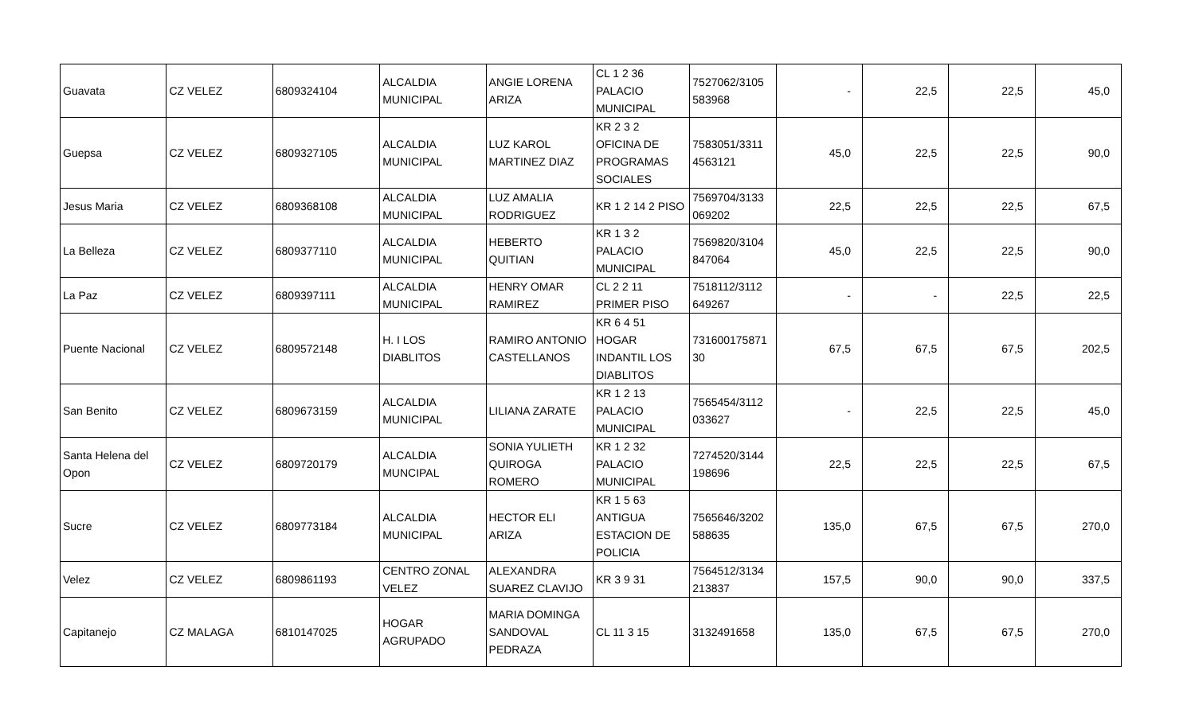| Guavata | CZ VELEZ | 6809324104 | ALCALDIA MUNICIPAL | ANGIE LORENA ARIZA | CL 1 2 36 PALACIO MUNICIPAL | 7527062/3105 583968 | - | 22,5 | 22,5 | 45,0 |
| Guepsa | CZ VELEZ | 6809327105 | ALCALDIA MUNICIPAL | LUZ KAROL MARTINEZ DIAZ | KR 2 3 2 OFICINA DE PROGRAMAS SOCIALES | 7583051/3311 4563121 | 45,0 | 22,5 | 22,5 | 90,0 |
| Jesus Maria | CZ VELEZ | 6809368108 | ALCALDIA MUNICIPAL | LUZ AMALIA RODRIGUEZ | KR 1 2 14 2 PISO | 7569704/3133 069202 | 22,5 | 22,5 | 22,5 | 67,5 |
| La Belleza | CZ VELEZ | 6809377110 | ALCALDIA MUNICIPAL | HEBERTO QUITIAN | KR 1 3 2 PALACIO MUNICIPAL | 7569820/3104 847064 | 45,0 | 22,5 | 22,5 | 90,0 |
| La Paz | CZ VELEZ | 6809397111 | ALCALDIA MUNICIPAL | HENRY OMAR RAMIREZ | CL 2 2 11 PRIMER PISO | 7518112/3112 649267 | - | - | 22,5 | 22,5 |
| Puente Nacional | CZ VELEZ | 6809572148 | H. I LOS DIABLITOS | RAMIRO ANTONIO CASTELLANOS | KR 6 4 51 HOGAR INDANTIL LOS DIABLITOS | 731600175871 30 | 67,5 | 67,5 | 67,5 | 202,5 |
| San Benito | CZ VELEZ | 6809673159 | ALCALDIA MUNICIPAL | LILIANA ZARATE | KR 1 2 13 PALACIO MUNICIPAL | 7565454/3112 033627 | - | 22,5 | 22,5 | 45,0 |
| Santa Helena del Opon | CZ VELEZ | 6809720179 | ALCALDIA MUNCIPAL | SONIA YULIETH QUIROGA ROMERO | KR 1 2 32 PALACIO MUNICIPAL | 7274520/3144 198696 | 22,5 | 22,5 | 22,5 | 67,5 |
| Sucre | CZ VELEZ | 6809773184 | ALCALDIA MUNICIPAL | HECTOR ELI ARIZA | KR 1 5 63 ANTIGUA ESTACION DE POLICIA | 7565646/3202 588635 | 135,0 | 67,5 | 67,5 | 270,0 |
| Velez | CZ VELEZ | 6809861193 | CENTRO ZONAL VELEZ | ALEXANDRA SUAREZ CLAVIJO | KR 3 9 31 | 7564512/3134 213837 | 157,5 | 90,0 | 90,0 | 337,5 |
| Capitanejo | CZ MALAGA | 6810147025 | HOGAR AGRUPADO | MARIA DOMINGA SANDOVAL PEDRAZA | CL 11 3 15 | 3132491658 | 135,0 | 67,5 | 67,5 | 270,0 |